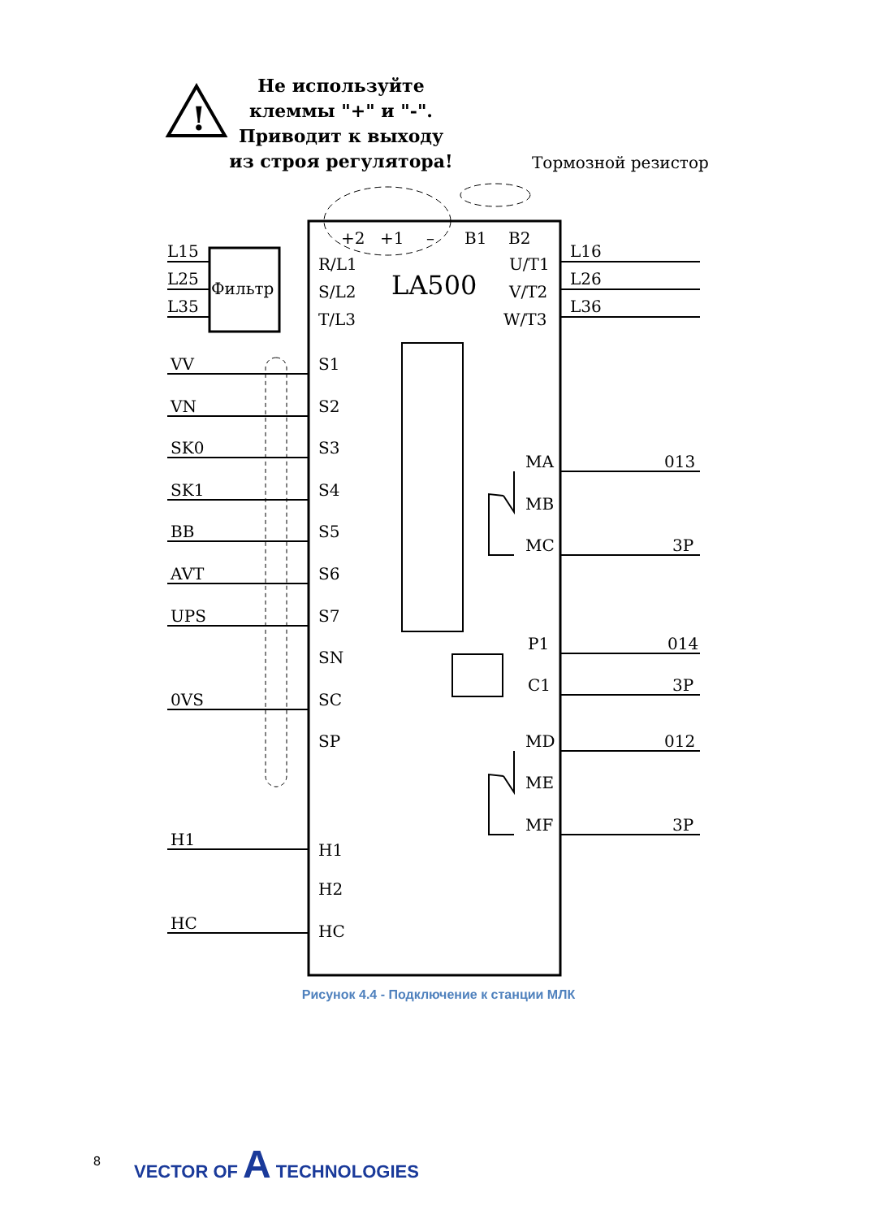!
Фильтр
LA500
Тормозной резистор
+2
+1
–
B1
B2
R/L1
S/L2
T/L3
U/T1
V/T2
W/T3
L15
L25
L35
L16
L26
L36
VV
VN
SK0
SK1
BB
AVT
UPS
0VS
H1
HC
S1
S2
S3
S4
S5
S6
S7
SN
SC
SP
H1
H2
HC
MA
MB
MC
P1
C1
MD
ME
MF
013
3P
014
3P
012
3P
Не используйте клеммы "+" и "-". Приводит к выходу из строя регулятора!
Рисунок 4.4 - Подключение к станции МЛК
8 VECTOR OF A TECHNOLOGIES